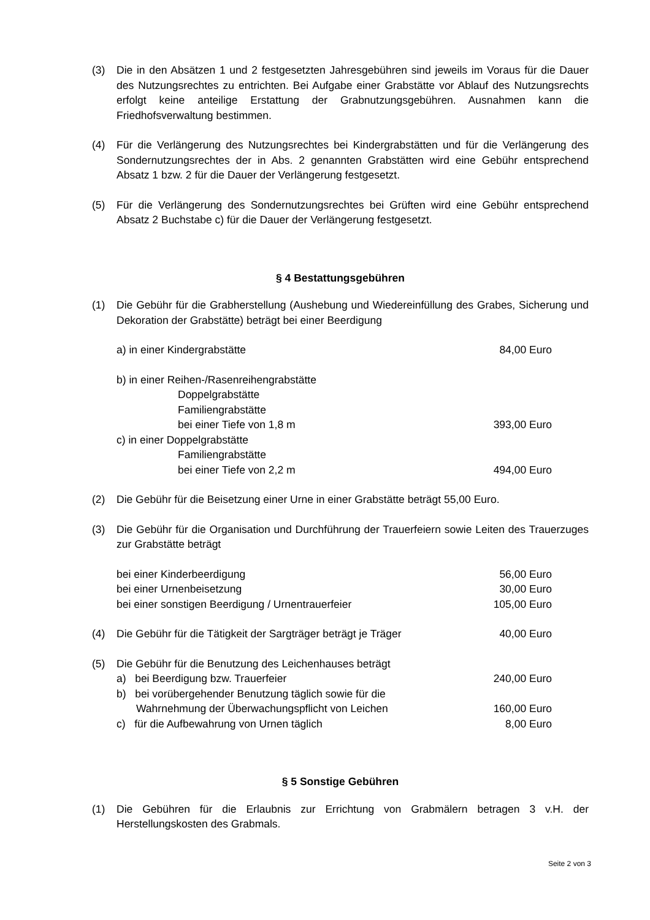(3) Die in den Absätzen 1 und 2 festgesetzten Jahresgebühren sind jeweils im Voraus für die Dauer des Nutzungsrechtes zu entrichten. Bei Aufgabe einer Grabstätte vor Ablauf des Nutzungsrechts erfolgt keine anteilige Erstattung der Grabnutzungsgebühren. Ausnahmen kann die Friedhofsverwaltung bestimmen.
(4) Für die Verlängerung des Nutzungsrechtes bei Kindergrabstätten und für die Verlängerung des Sondernutzungsrechtes der in Abs. 2 genannten Grabstätten wird eine Gebühr entsprechend Absatz 1 bzw. 2 für die Dauer der Verlängerung festgesetzt.
(5) Für die Verlängerung des Sondernutzungsrechtes bei Grüften wird eine Gebühr entsprechend Absatz 2 Buchstabe c) für die Dauer der Verlängerung festgesetzt.
§ 4 Bestattungsgebühren
(1) Die Gebühr für die Grabherstellung (Aushebung und Wiedereinfüllung des Grabes, Sicherung und Dekoration der Grabstätte) beträgt bei einer Beerdigung
a) in einer Kindergrabstätte 84,00 Euro
b) in einer Reihen-/Rasenreihengrabstätte
Doppelgrabstätte
Familiengrabstätte
bei einer Tiefe von 1,8 m 393,00 Euro
c) in einer Doppelgrabstätte
Familiengrabstätte
bei einer Tiefe von 2,2 m 494,00 Euro
(2) Die Gebühr für die Beisetzung einer Urne in einer Grabstätte beträgt 55,00 Euro.
(3) Die Gebühr für die Organisation und Durchführung der Trauerfeiern sowie Leiten des Trauerzuges zur Grabstätte beträgt
bei einer Kinderbeerdigung 56,00 Euro
bei einer Urnenbeisetzung 30,00 Euro
bei einer sonstigen Beerdigung / Urnentrauerfeier
105,00 Euro
(4) Die Gebühr für die Tätigkeit der Sargträger beträgt je Träger
40,00 Euro
(5) Die Gebühr für die Benutzung des Leichenhauses beträgt
a) bei Beerdigung bzw. Trauerfeier
240,00 Euro
b) bei vorübergehender Benutzung täglich sowie für die
Wahrnehmung der Überwachungspflicht von Leichen
160,00 Euro
c) für die Aufbewahrung von Urnen täglich
8,00 Euro
§ 5 Sonstige Gebühren
(1) Die Gebühren für die Erlaubnis zur Errichtung von Grabmälern betragen 3 v.H. der Herstellungskosten des Grabmals.
Seite 2 von 3